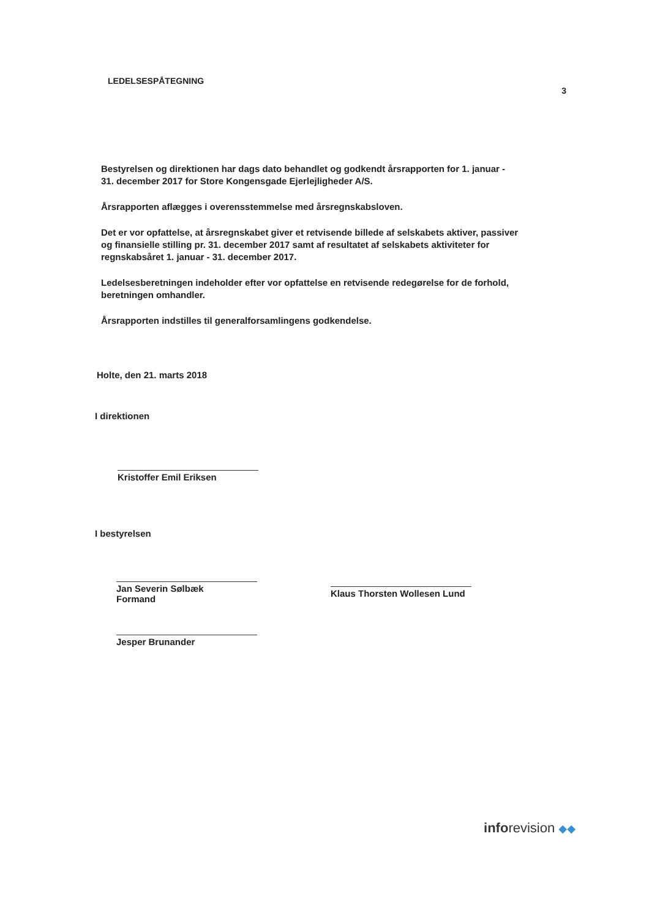LEDELSESPÅTEGNING 3
Bestyrelsen og direktionen har dags dato behandlet og godkendt årsrapporten for 1. januar - 31. december 2017 for Store Kongensgade Ejerlejligheder A/S.
Årsrapporten aflægges i overensstemmelse med årsregnskabsloven.
Det er vor opfattelse, at årsregnskabet giver et retvisende billede af selskabets aktiver, passiver og finansielle stilling pr. 31. december 2017 samt af resultatet af selskabets aktiviteter for regnskabsåret 1. januar - 31. december 2017.
Ledelsesberetningen indeholder efter vor opfattelse en retvisende redegørelse for de forhold, beretningen omhandler.
Årsrapporten indstilles til generalforsamlingens godkendelse.
Holte, den 21. marts 2018
I direktionen
Kristoffer Emil Eriksen
I bestyrelsen
Jan Severin Sølbæk
Formand
Jesper Brunander
Klaus Thorsten Wollesen Lund
inforevision ◆◆